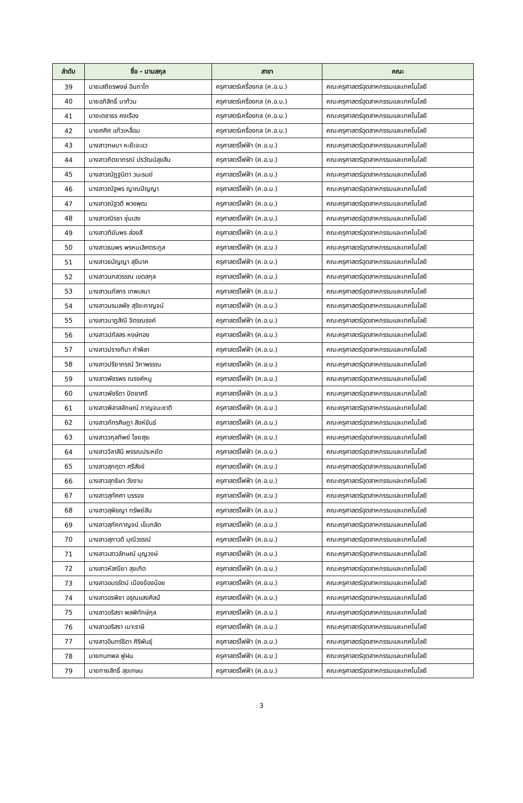| ลำดับ | ชื่อ - นามสกุล | สาขา | คณะ |
| --- | --- | --- | --- |
| 39 | นายเสถียรพงษ์ อินถาโท | ครุศาสตร์เครื่องกล (ค.อ.บ.) | คณะครุศาสตร์อุตสาหกรรมและเทคโนโลยี |
| 40 | นายอภิสิทธิ์ มาท้วม | ครุศาสตร์เครื่องกล (ค.อ.บ.) | คณะครุศาสตร์อุตสาหกรรมและเทคโนโลยี |
| 41 | นายเดชาธร คงเรือง | ครุศาสตร์เครื่องกล (ค.อ.บ.) | คณะครุศาสตร์อุตสาหกรรมและเทคโนโลยี |
| 42 | นายศศิศ แก้วเหลื่อม | ครุศาสตร์เครื่องกล (ค.อ.บ.) | คณะครุศาสตร์อุตสาหกรรมและเทคโนโลยี |
| 43 | นางสาวกษมา หะยีเจะแว | ครุศาสตร์ไฟฟ้า (ค.อ.บ.) | คณะครุศาสตร์อุตสาหกรรมและเทคโนโลยี |
| 44 | นางสาวกิตยาภรณ์ ปรวัฒน์สุขสิน | ครุศาสตร์ไฟฟ้า (ค.อ.บ.) | คณะครุศาสตร์อุตสาหกรรมและเทคโนโลยี |
| 45 | นางสาวณัฏฐนิดา วนะรมย์ | ครุศาสตร์ไฟฟ้า (ค.อ.บ.) | คณะครุศาสตร์อุตสาหกรรมและเทคโนโลยี |
| 46 | นางสาวณัฐพร ญาณปัญญา | ครุศาสตร์ไฟฟ้า (ค.อ.บ.) | คณะครุศาสตร์อุตสาหกรรมและเทคโนโลยี |
| 47 | นางสาวณัฐวดี พวงพุฒ | ครุศาสตร์ไฟฟ้า (ค.อ.บ.) | คณะครุศาสตร์อุตสาหกรรมและเทคโนโลยี |
| 48 | นางสาวณิรชา ซุ่นเฮง | ครุศาสตร์ไฟฟ้า (ค.อ.บ.) | คณะครุศาสตร์อุตสาหกรรมและเทคโนโลยี |
| 49 | นางสาวทิฆัมพร ส่องสี | ครุศาสตร์ไฟฟ้า (ค.อ.บ.) | คณะครุศาสตร์อุตสาหกรรมและเทคโนโลยี |
| 50 | นางสาวธนพร พรหมเลิศตระกูล | ครุศาสตร์ไฟฟ้า (ค.อ.บ.) | คณะครุศาสตร์อุตสาหกรรมและเทคโนโลยี |
| 51 | นางสาวธนัญญา สุขีนาค | ครุศาสตร์ไฟฟ้า (ค.อ.บ.) | คณะครุศาสตร์อุตสาหกรรมและเทคโนโลยี |
| 52 | นางสาวนภสวรรณ เขตสกุล | ครุศาสตร์ไฟฟ้า (ค.อ.บ.) | คณะครุศาสตร์อุตสาหกรรมและเทคโนโลยี |
| 53 | นางสาวนภัสกร เทพเสนา | ครุศาสตร์ไฟฟ้า (ค.อ.บ.) | คณะครุศาสตร์อุตสาหกรรมและเทคโนโลยี |
| 54 | นางสาวนรมลพัช สุริยะกาญจน์ | ครุศาสตร์ไฟฟ้า (ค.อ.บ.) | คณะครุศาสตร์อุตสาหกรรมและเทคโนโลยี |
| 55 | นางสาวนาฏสิณี จิตรณรงค์ | ครุศาสตร์ไฟฟ้า (ค.อ.บ.) | คณะครุศาสตร์อุตสาหกรรมและเทคโนโลยี |
| 56 | นางสาวปภัสสร หงษ์ทอง | ครุศาสตร์ไฟฟ้า (ค.อ.บ.) | คณะครุศาสตร์อุตสาหกรรมและเทคโนโลยี |
| 57 | นางสาวปรางทิมา คำพิลา | ครุศาสตร์ไฟฟ้า (ค.อ.บ.) | คณะครุศาสตร์อุตสาหกรรมและเทคโนโลยี |
| 58 | นางสาวปรียาภรณ์ วิภาพรรณ | ครุศาสตร์ไฟฟ้า (ค.อ.บ.) | คณะครุศาสตร์อุตสาหกรรมและเทคโนโลยี |
| 59 | นางสาวพัชรพร ณรงค์หนู | ครุศาสตร์ไฟฟ้า (ค.อ.บ.) | คณะครุศาสตร์อุตสาหกรรมและเทคโนโลยี |
| 60 | นางสาวพัชริดา ปัดชาศรี | ครุศาสตร์ไฟฟ้า (ค.อ.บ.) | คณะครุศาสตร์อุตสาหกรรมและเทคโนโลยี |
| 61 | นางสาวพิลาสลักษณ์ กาญจนะชาติ | ครุศาสตร์ไฟฟ้า (ค.อ.บ.) | คณะครุศาสตร์อุตสาหกรรมและเทคโนโลยี |
| 62 | นางสาวภัทรศิษฏา สิงห์ขันธ์ | ครุศาสตร์ไฟฟ้า (ค.อ.บ.) | คณะครุศาสตร์อุตสาหกรรมและเทคโนโลยี |
| 63 | นางสาววกุลทิพย์ ไชยสุระ | ครุศาสตร์ไฟฟ้า (ค.อ.บ.) | คณะครุศาสตร์อุตสาหกรรมและเทคโนโลยี |
| 64 | นางสาววิลาสินี พรรณประหยัด | ครุศาสตร์ไฟฟ้า (ค.อ.บ.) | คณะครุศาสตร์อุตสาหกรรมและเทคโนโลยี |
| 65 | นางสาวสุกฤตา ศรีสังข์ | ครุศาสตร์ไฟฟ้า (ค.อ.บ.) | คณะครุศาสตร์อุตสาหกรรมและเทคโนโลยี |
| 66 | นางสาวสุทธิษา วังงาม | ครุศาสตร์ไฟฟ้า (ค.อ.บ.) | คณะครุศาสตร์อุตสาหกรรมและเทคโนโลยี |
| 67 | นางสาวสุทัศศา บรรจง | ครุศาสตร์ไฟฟ้า (ค.อ.บ.) | คณะครุศาสตร์อุตสาหกรรมและเทคโนโลยี |
| 68 | นางสาวสุพิชญา ทรัพย์สิน | ครุศาสตร์ไฟฟ้า (ค.อ.บ.) | คณะครุศาสตร์อุตสาหกรรมและเทคโนโลยี |
| 69 | นางสาวสุภัคกาญจน์ เข็มกลัด | ครุศาสตร์ไฟฟ้า (ค.อ.บ.) | คณะครุศาสตร์อุตสาหกรรมและเทคโนโลยี |
| 70 | นางสาวสุภาวดี มุณีวรรณ์ | ครุศาสตร์ไฟฟ้า (ค.อ.บ.) | คณะครุศาสตร์อุตสาหกรรมและเทคโนโลยี |
| 71 | นางสาวเสาวลักษณ์ บุญวงษ์ | ครุศาสตร์ไฟฟ้า (ค.อ.บ.) | คณะครุศาสตร์อุตสาหกรรมและเทคโนโลยี |
| 72 | นางสาวหัสณียา สุขเกิด | ครุศาสตร์ไฟฟ้า (ค.อ.บ.) | คณะครุศาสตร์อุตสาหกรรมและเทคโนโลยี |
| 73 | นางสาวอมรรัตน์ เมืองข้องน้อย | ครุศาสตร์ไฟฟ้า (ค.อ.บ.) | คณะครุศาสตร์อุตสาหกรรมและเทคโนโลยี |
| 74 | นางสาวอรพิชา อรุณแสงศิลป์ | ครุศาสตร์ไฟฟ้า (ค.อ.บ.) | คณะครุศาสตร์อุตสาหกรรมและเทคโนโลยี |
| 75 | นางสาวอริสรา พลพิทักษ์กุล | ครุศาสตร์ไฟฟ้า (ค.อ.บ.) | คณะครุศาสตร์อุตสาหกรรมและเทคโนโลยี |
| 76 | นางสาวอริสรา เมาะราษี | ครุศาสตร์ไฟฟ้า (ค.อ.บ.) | คณะครุศาสตร์อุตสาหกรรมและเทคโนโลยี |
| 77 | นางสาวอินทร์ธิดา ศิริพันธุ์ | ครุศาสตร์ไฟฟ้า (ค.อ.บ.) | คณะครุศาสตร์อุตสาหกรรมและเทคโนโลยี |
| 78 | นายกนกพล ฟูฝน | ครุศาสตร์ไฟฟ้า (ค.อ.บ.) | คณะครุศาสตร์อุตสาหกรรมและเทคโนโลยี |
| 79 | นายกายสิทธิ์ สุขเกษม | ครุศาสตร์ไฟฟ้า (ค.อ.บ.) | คณะครุศาสตร์อุตสาหกรรมและเทคโนโลยี |
3